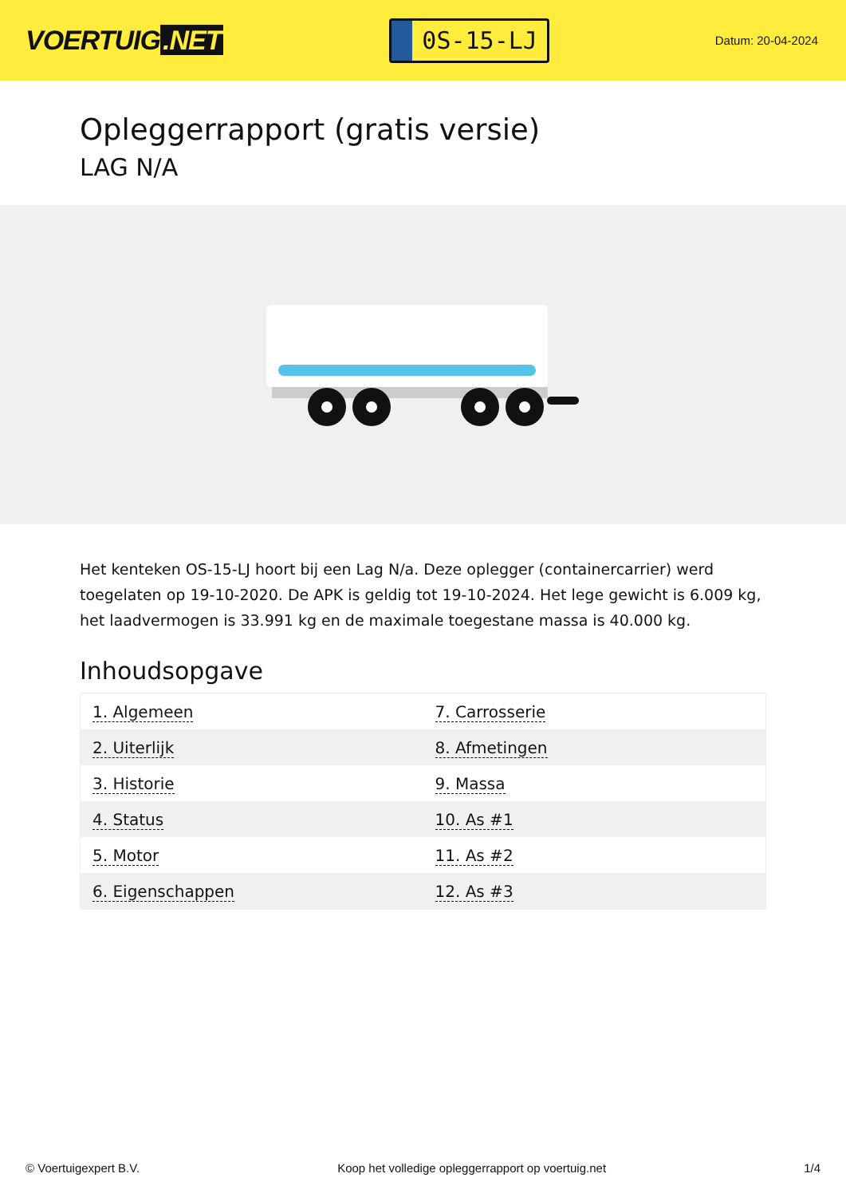VOERTUIG.NET
0S-15-LJ
Datum: 20-04-2024
Opleggerrapport (gratis versie)
LAG N/A
Het kenteken OS-15-LJ hoort bij een Lag N/a. Deze oplegger (containercarrier) werd toegelaten op 19-10-2020. De APK is geldig tot 19-10-2024. Het lege gewicht is 6.009 kg, het laadvermogen is 33.991 kg en de maximale toegestane massa is 40.000 kg.
Inhoudsopgave
| 1. Algemeen | 7. Carrosserie |
| 2. Uiterlijk | 8. Afmetingen |
| 3. Historie | 9. Massa |
| 4. Status | 10. As #1 |
| 5. Motor | 11. As #2 |
| 6. Eigenschappen | 12. As #3 |
© Voertuigexpert B.V. Koop het volledige opleggerrapport op voertuig.net 1/4